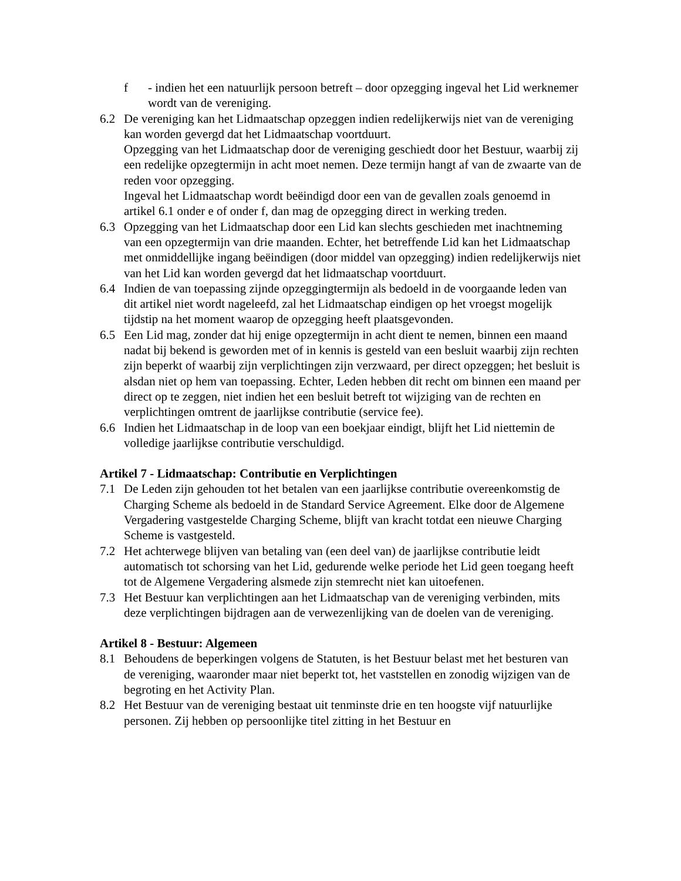f - indien het een natuurlijk persoon betreft – door opzegging ingeval het Lid werknemer wordt van de vereniging.
6.2 De vereniging kan het Lidmaatschap opzeggen indien redelijkerwijs niet van de vereniging kan worden gevergd dat het Lidmaatschap voortduurt.
Opzegging van het Lidmaatschap door de vereniging geschiedt door het Bestuur, waarbij zij een redelijke opzegtermijn in acht moet nemen. Deze termijn hangt af van de zwaarte van de reden voor opzegging.
Ingeval het Lidmaatschap wordt beëindigd door een van de gevallen zoals genoemd in artikel 6.1 onder e of onder f, dan mag de opzegging direct in werking treden.
6.3 Opzegging van het Lidmaatschap door een Lid kan slechts geschieden met inachtneming van een opzegtermijn van drie maanden. Echter, het betreffende Lid kan het Lidmaatschap met onmiddellijke ingang beëindigen (door middel van opzegging) indien redelijkerwijs niet van het Lid kan worden gevergd dat het lidmaatschap voortduurt.
6.4 Indien de van toepassing zijnde opzeggingtermijn als bedoeld in de voorgaande leden van dit artikel niet wordt nageleefd, zal het Lidmaatschap eindigen op het vroegst mogelijk tijdstip na het moment waarop de opzegging heeft plaatsgevonden.
6.5 Een Lid mag, zonder dat hij enige opzegtermijn in acht dient te nemen, binnen een maand nadat bij bekend is geworden met of in kennis is gesteld van een besluit waarbij zijn rechten zijn beperkt of waarbij zijn verplichtingen zijn verzwaard, per direct opzeggen; het besluit is alsdan niet op hem van toepassing. Echter, Leden hebben dit recht om binnen een maand per direct op te zeggen, niet indien het een besluit betreft tot wijziging van de rechten en verplichtingen omtrent de jaarlijkse contributie (service fee).
6.6 Indien het Lidmaatschap in de loop van een boekjaar eindigt, blijft het Lid niettemin de volledige jaarlijkse contributie verschuldigd.
Artikel 7 - Lidmaatschap: Contributie en Verplichtingen
7.1 De Leden zijn gehouden tot het betalen van een jaarlijkse contributie overeenkomstig de Charging Scheme als bedoeld in de Standard Service Agreement. Elke door de Algemene Vergadering vastgestelde Charging Scheme, blijft van kracht totdat een nieuwe Charging Scheme is vastgesteld.
7.2 Het achterwege blijven van betaling van (een deel van) de jaarlijkse contributie leidt automatisch tot schorsing van het Lid, gedurende welke periode het Lid geen toegang heeft tot de Algemene Vergadering alsmede zijn stemrecht niet kan uitoefenen.
7.3 Het Bestuur kan verplichtingen aan het Lidmaatschap van de vereniging verbinden, mits deze verplichtingen bijdragen aan de verwezenlijking van de doelen van de vereniging.
Artikel 8 - Bestuur: Algemeen
8.1 Behoudens de beperkingen volgens de Statuten, is het Bestuur belast met het besturen van de vereniging, waaronder maar niet beperkt tot, het vaststellen en zonodig wijzigen van de begroting en het Activity Plan.
8.2 Het Bestuur van de vereniging bestaat uit tenminste drie en ten hoogste vijf natuurlijke personen. Zij hebben op persoonlijke titel zitting in het Bestuur en